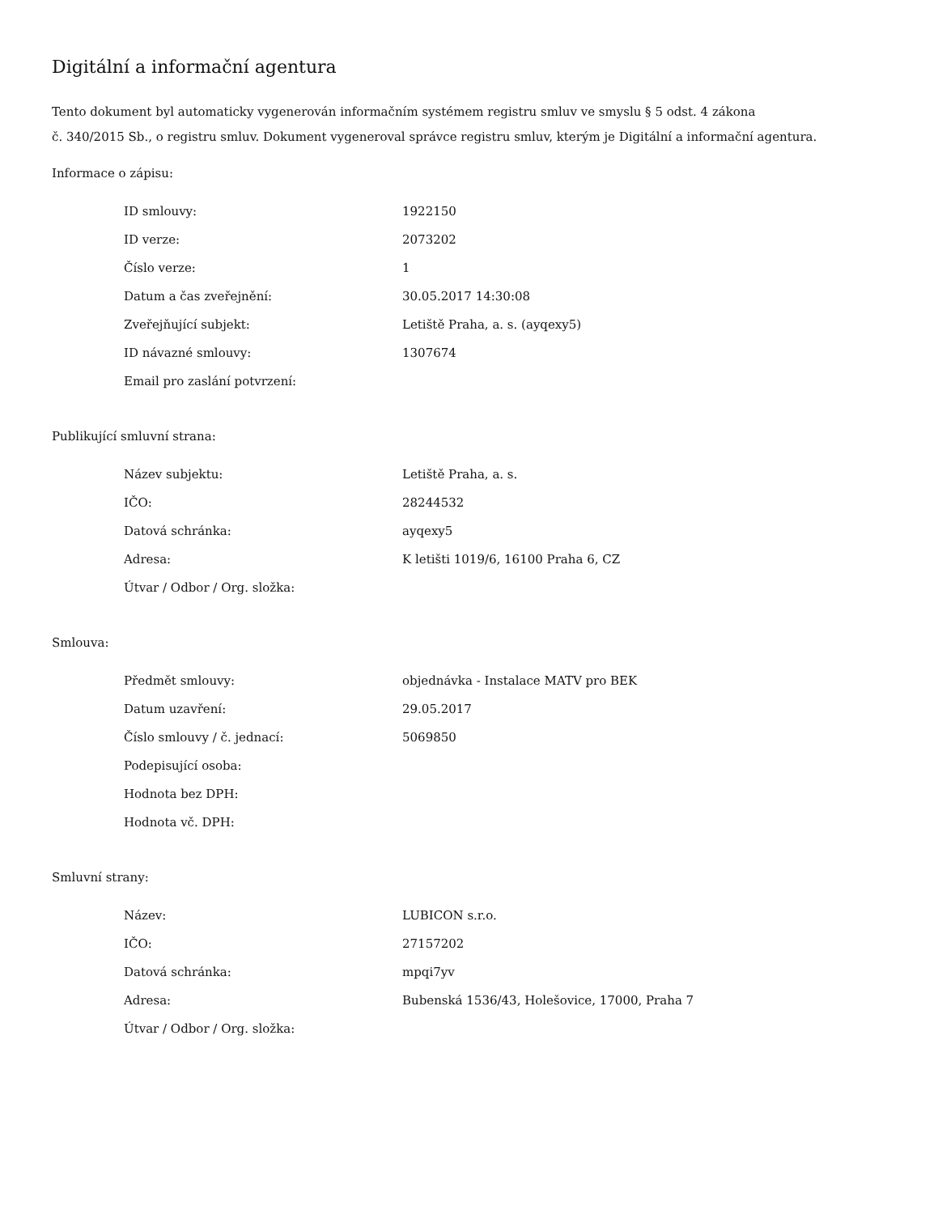Digitální a informační agentura
Tento dokument byl automaticky vygenerován informačním systémem registru smluv ve smyslu § 5 odst. 4 zákona
č. 340/2015 Sb., o registru smluv. Dokument vygeneroval správce registru smluv, kterým je Digitální a informační agentura.
Informace o zápisu:
| ID smlouvy: | 1922150 |
| ID verze: | 2073202 |
| Číslo verze: | 1 |
| Datum a čas zveřejnění: | 30.05.2017 14:30:08 |
| Zveřejňující subjekt: | Letiště Praha, a. s. (ayqexy5) |
| ID návazné smlouvy: | 1307674 |
| Email pro zaslání potvrzení: | |
Publikující smluvní strana:
| Název subjektu: | Letiště Praha, a. s. |
| IČO: | 28244532 |
| Datová schránka: | ayqexy5 |
| Adresa: | K letišti 1019/6, 16100 Praha 6, CZ |
| Útvar / Odbor / Org. složka: | |
Smlouva:
| Předmět smlouvy: | objednávka - Instalace MATV pro BEK |
| Datum uzavření: | 29.05.2017 |
| Číslo smlouvy / č. jednací: | 5069850 |
| Podepisující osoba: | |
| Hodnota bez DPH: | |
| Hodnota vč. DPH: | |
Smluvní strany:
| Název: | LUBICON s.r.o. |
| IČO: | 27157202 |
| Datová schránka: | mpqi7yv |
| Adresa: | Bubenská 1536/43, Holešovice, 17000, Praha 7 |
| Útvar / Odbor / Org. složka: | |